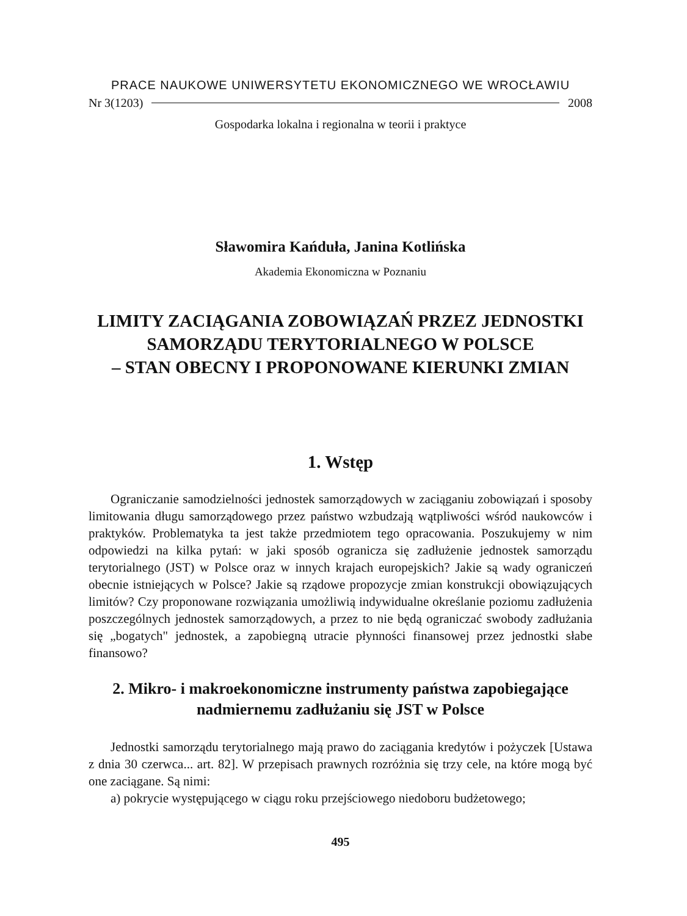PRACE NAUKOWE UNIWERSYTETU EKONOMICZNEGO WE WROCŁAWIU
Nr 3(1203) 2008
Gospodarka lokalna i regionalna w teorii i praktyce
Sławomira Kańduła, Janina Kotlińska
Akademia Ekonomiczna w Poznaniu
LIMITY ZACIĄGANIA ZOBOWIĄZAŃ PRZEZ JEDNOSTKI
SAMORZĄDU TERYTORIALNEGO W POLSCE
– STAN OBECNY I PROPONOWANE KIERUNKI ZMIAN
1. Wstęp
Ograniczanie samodzielności jednostek samorządowych w zaciąganiu zobowiązań i sposoby limitowania długu samorządowego przez państwo wzbudzają wątpliwości wśród naukowców i praktyków. Problematyka ta jest także przedmiotem tego opracowania. Poszukujemy w nim odpowiedzi na kilka pytań: w jaki sposób ogranicza się zadłużenie jednostek samorządu terytorialnego (JST) w Polsce oraz w innych krajach europejskich? Jakie są wady ograniczeń obecnie istniejących w Polsce? Jakie są rządowe propozycje zmian konstrukcji obowiązujących limitów? Czy proponowane rozwiązania umożliwią indywidualne określanie poziomu zadłużenia poszczególnych jednostek samorządowych, a przez to nie będą ograniczać swobody zadłużania się „bogatych" jednostek, a zapobiegną utracie płynności finansowej przez jednostki słabe finansowo?
2. Mikro- i makroekonomiczne instrumenty państwa zapobiegające nadmiernemu zadłużaniu się JST w Polsce
Jednostki samorządu terytorialnego mają prawo do zaciągania kredytów i pożyczek [Ustawa z dnia 30 czerwca... art. 82]. W przepisach prawnych rozróżnia się trzy cele, na które mogą być one zaciągane. Są nimi:
a) pokrycie występującego w ciągu roku przejściowego niedoboru budżetowego;
495